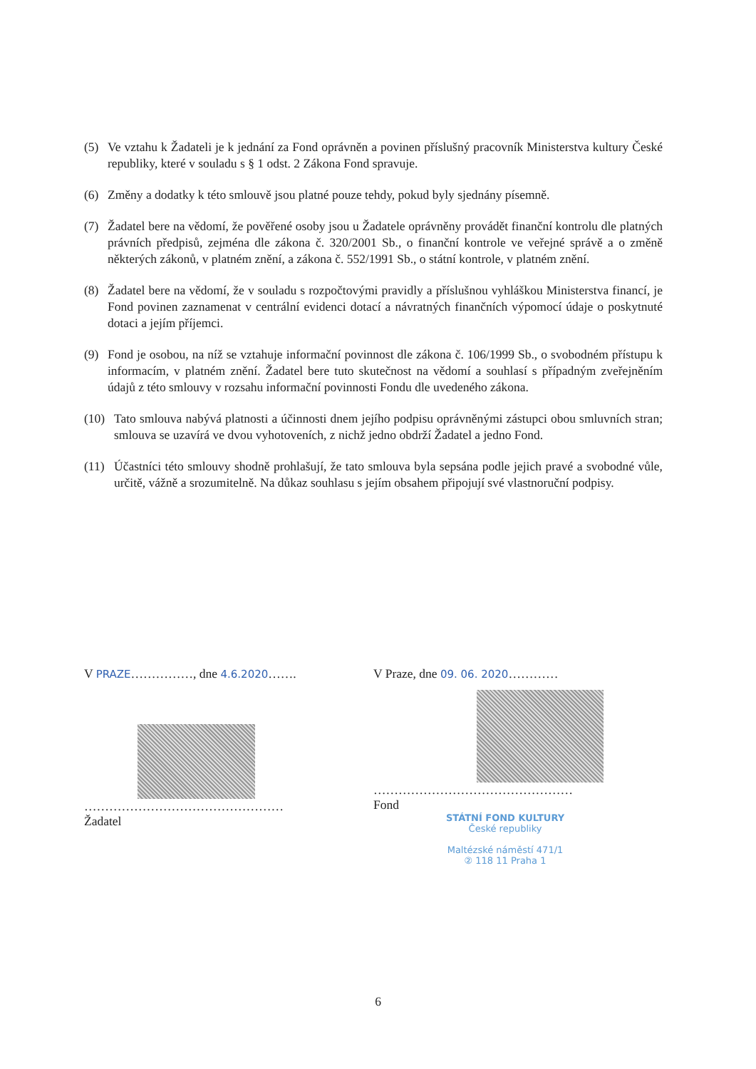(5) Ve vztahu k Žadateli je k jednání za Fond oprávněn a povinen příslušný pracovník Ministerstva kultury České republiky, které v souladu s § 1 odst. 2 Zákona Fond spravuje.
(6) Změny a dodatky k této smlouvě jsou platné pouze tehdy, pokud byly sjednány písemně.
(7) Žadatel bere na vědomí, že pověřené osoby jsou u Žadatele oprávněny provádět finanční kontrolu dle platných právních předpisů, zejména dle zákona č. 320/2001 Sb., o finanční kontrole ve veřejné správě a o změně některých zákonů, v platném znění, a zákona č. 552/1991 Sb., o státní kontrole, v platném znění.
(8) Žadatel bere na vědomí, že v souladu s rozpočtovými pravidly a příslušnou vyhláškou Ministerstva financí, je Fond povinen zaznamenat v centrální evidenci dotací a návratných finančních výpomocí údaje o poskytnuté dotaci a jejím příjemci.
(9) Fond je osobou, na níž se vztahuje informační povinnost dle zákona č. 106/1999 Sb., o svobodném přístupu k informacím, v platném znění. Žadatel bere tuto skutečnost na vědomí a souhlasí s případným zveřejněním údajů z této smlouvy v rozsahu informační povinnosti Fondu dle uvedeného zákona.
(10) Tato smlouva nabývá platnosti a účinnosti dnem jejího podpisu oprávněnými zástupci obou smluvních stran; smlouva se uzavírá ve dvou vyhotoveních, z nichž jedno obdrží Žadatel a jedno Fond.
(11) Účastníci této smlouvy shodně prohlašují, že tato smlouva byla sepsána podle jejich pravé a svobodné vůle, určitě, vážně a srozumitelně. Na důkaz souhlasu s jejím obsahem připojují své vlastnoruční podpisy.
V PRAZE……………, dne 4.6.2020…….
…………………………………………
Žadatel
V Praze, dne 09. 06. 2020…………
…………………………………………
Fond
STÁTNÍ FOND KULTURY
České republiky
Maltézské náměstí 471/1
② 118 11 Praha 1
6